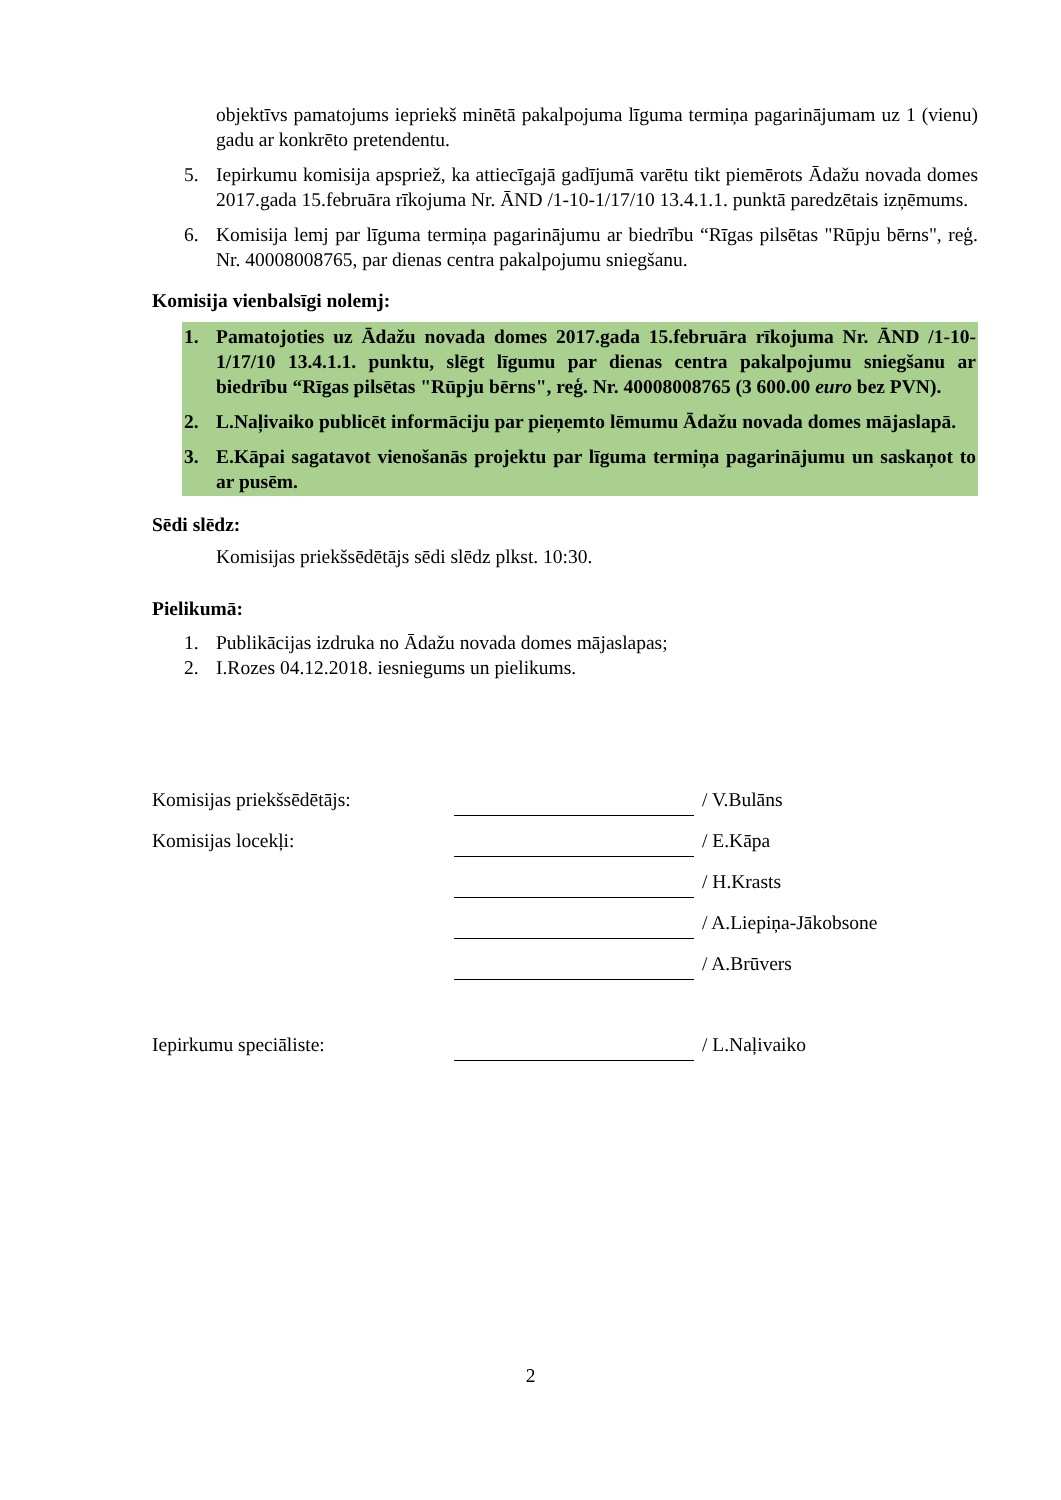objektīvs pamatojums iepriekš minētā pakalpojuma līguma termiņa pagarinājumam uz 1 (vienu) gadu ar konkrēto pretendentu.
5. Iepirkumu komisija apspriež, ka attiecīgajā gadījumā varētu tikt piemērots Ādažu novada domes 2017.gada 15.februāra rīkojuma Nr. ĀND /1-10-1/17/10 13.4.1.1. punktā paredzētais izņēmums.
6. Komisija lemj par līguma termiņa pagarinājumu ar biedrību “Rīgas pilsētas "Rūpju bērns", reģ. Nr. 40008008765, par dienas centra pakalpojumu sniegšanu.
Komisija vienbalsīgi nolemj:
1. Pamatojoties uz Ādažu novada domes 2017.gada 15.februāra rīkojuma Nr. ĀND /1-10-1/17/10 13.4.1.1. punktu, slēgt līgumu par dienas centra pakalpojumu sniegšanu ar biedrību “Rīgas pilsētas "Rūpju bērns", reģ. Nr. 40008008765 (3 600.00 euro bez PVN).
2. L.Naļivaiko publicēt informāciju par pieņemto lēmumu Ādažu novada domes mājaslapā.
3. E.Kāpai sagatavot vienošanās projektu par līguma termiņa pagarinājumu un saskaņot to ar pusēm.
Sēdi slēdz:
Komisijas priekšsēdētājs sēdi slēdz plkst. 10:30.
Pielikumā:
1. Publikācijas izdruka no Ādažu novada domes mājaslapas;
2. I.Rozes 04.12.2018. iesniegums un pielikums.
Komisijas priekšsēdētājs: / V.Bulāns
Komisijas locekļi: / E.Kāpa
/ H.Krasts
/ A.Liepiņa-Jākobsone
/ A.Brūvers
Iepirkumu speciāliste: / L.Naļivaiko
2